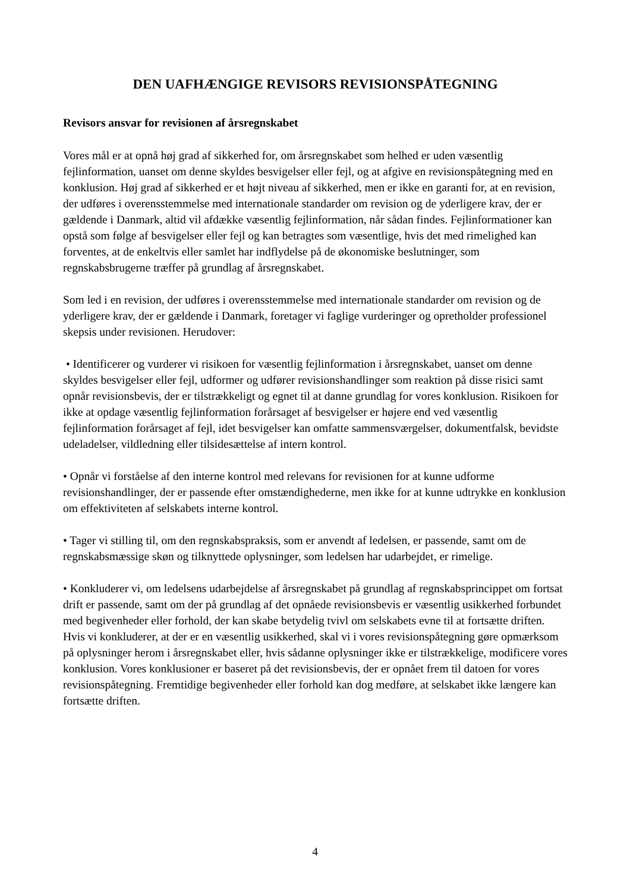DEN UAFHÆNGIGE REVISORS REVISIONSPÅTEGNING
Revisors ansvar for revisionen af årsregnskabet
Vores mål er at opnå høj grad af sikkerhed for, om årsregnskabet som helhed er uden væsentlig fejlinformation, uanset om denne skyldes besvigelser eller fejl, og at afgive en revisionspåtegning med en konklusion. Høj grad af sikkerhed er et højt niveau af sikkerhed, men er ikke en garanti for, at en revision, der udføres i overensstemmelse med internationale standarder om revision og de yderligere krav, der er gældende i Danmark, altid vil afdække væsentlig fejlinformation, når sådan findes. Fejlinformationer kan opstå som følge af besvigelser eller fejl og kan betragtes som væsentlige, hvis det med rimelighed kan forventes, at de enkeltvis eller samlet har indflydelse på de økonomiske beslutninger, som regnskabsbrugerne træffer på grundlag af årsregnskabet.
Som led i en revision, der udføres i overensstemmelse med internationale standarder om revision og de yderligere krav, der er gældende i Danmark, foretager vi faglige vurderinger og opretholder professionel skepsis under revisionen. Herudover:
• Identificerer og vurderer vi risikoen for væsentlig fejlinformation i årsregnskabet, uanset om denne skyldes besvigelser eller fejl, udformer og udfører revisionshandlinger som reaktion på disse risici samt opnår revisionsbevis, der er tilstrækkeligt og egnet til at danne grundlag for vores konklusion. Risikoen for ikke at opdage væsentlig fejlinformation forårsaget af besvigelser er højere end ved væsentlig fejlinformation forårsaget af fejl, idet besvigelser kan omfatte sammensværgelser, dokumentfalsk, bevidste udeladelser, vildledning eller tilsidesættelse af intern kontrol.
• Opnår vi forståelse af den interne kontrol med relevans for revisionen for at kunne udforme revisionshandlinger, der er passende efter omstændighederne, men ikke for at kunne udtrykke en konklusion om effektiviteten af selskabets interne kontrol.
• Tager vi stilling til, om den regnskabspraksis, som er anvendt af ledelsen, er passende, samt om de regnskabsmæssige skøn og tilknyttede oplysninger, som ledelsen har udarbejdet, er rimelige.
• Konkluderer vi, om ledelsens udarbejdelse af årsregnskabet på grundlag af regnskabsprincippet om fortsat drift er passende, samt om der på grundlag af det opnåede revisionsbevis er væsentlig usikkerhed forbundet med begivenheder eller forhold, der kan skabe betydelig tvivl om selskabets evne til at fortsætte driften. Hvis vi konkluderer, at der er en væsentlig usikkerhed, skal vi i vores revisionspåtegning gøre opmærksom på oplysninger herom i årsregnskabet eller, hvis sådanne oplysninger ikke er tilstrækkelige, modificere vores konklusion. Vores konklusioner er baseret på det revisionsbevis, der er opnået frem til datoen for vores revisionspåtegning. Fremtidige begivenheder eller forhold kan dog medføre, at selskabet ikke længere kan fortsætte driften.
4